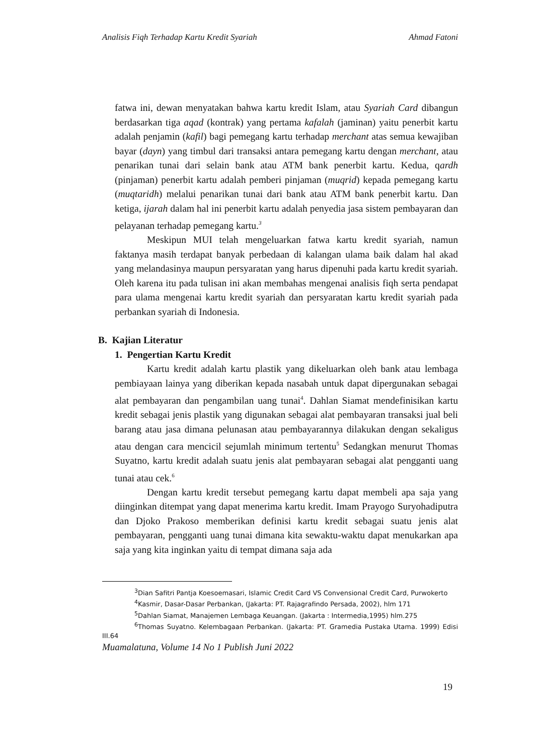Analisis Fiqh Terhadap Kartu Kredit Syariah Ahmad Fatoni
fatwa ini, dewan menyatakan bahwa kartu kredit Islam, atau Syariah Card dibangun berdasarkan tiga aqad (kontrak) yang pertama kafalah (jaminan) yaitu penerbit kartu adalah penjamin (kafil) bagi pemegang kartu terhadap merchant atas semua kewajiban bayar (dayn) yang timbul dari transaksi antara pemegang kartu dengan merchant, atau penarikan tunai dari selain bank atau ATM bank penerbit kartu. Kedua, qardh (pinjaman) penerbit kartu adalah pemberi pinjaman (muqrid) kepada pemegang kartu (muqtaridh) melalui penarikan tunai dari bank atau ATM bank penerbit kartu. Dan ketiga, ijarah dalam hal ini penerbit kartu adalah penyedia jasa sistem pembayaran dan pelayanan terhadap pemegang kartu.<sup>3</sup>
Meskipun MUI telah mengeluarkan fatwa kartu kredit syariah, namun faktanya masih terdapat banyak perbedaan di kalangan ulama baik dalam hal akad yang melandasinya maupun persyaratan yang harus dipenuhi pada kartu kredit syariah. Oleh karena itu pada tulisan ini akan membahas mengenai analisis fiqh serta pendapat para ulama mengenai kartu kredit syariah dan persyaratan kartu kredit syariah pada perbankan syariah di Indonesia.
B. Kajian Literatur
1. Pengertian Kartu Kredit
Kartu kredit adalah kartu plastik yang dikeluarkan oleh bank atau lembaga pembiayaan lainya yang diberikan kepada nasabah untuk dapat dipergunakan sebagai alat pembayaran dan pengambilan uang tunai<sup>4</sup>. Dahlan Siamat mendefinisikan kartu kredit sebagai jenis plastik yang digunakan sebagai alat pembayaran transaksi jual beli barang atau jasa dimana pelunasan atau pembayarannya dilakukan dengan sekaligus atau dengan cara mencicil sejumlah minimum tertentu<sup>5</sup> Sedangkan menurut Thomas Suyatno, kartu kredit adalah suatu jenis alat pembayaran sebagai alat pengganti uang tunai atau cek.<sup>6</sup>
Dengan kartu kredit tersebut pemegang kartu dapat membeli apa saja yang diinginkan ditempat yang dapat menerima kartu kredit. Imam Prayogo Suryohadiputra dan Djoko Prakoso memberikan definisi kartu kredit sebagai suatu jenis alat pembayaran, pengganti uang tunai dimana kita sewaktu-waktu dapat menukarkan apa saja yang kita inginkan yaitu di tempat dimana saja ada
<sup>3</sup> Dian Safitri Pantja Koesoemasari, Islamic Credit Card VS Convensional Credit Card, Purwokerto
<sup>4</sup> Kasmir, Dasar-Dasar Perbankan, (Jakarta: PT. Rajagrafindo Persada, 2002), hlm 171
<sup>5</sup> Dahlan Siamat, Manajemen Lembaga Keuangan. (Jakarta : Intermedia,1995) hlm.275
<sup>6</sup> Thomas Suyatno. Kelembagaan Perbankan. (Jakarta: PT. Gramedia Pustaka Utama. 1999) Edisi III.64
Muamalatuna, Volume 14 No 1 Publish Juni 2022
19